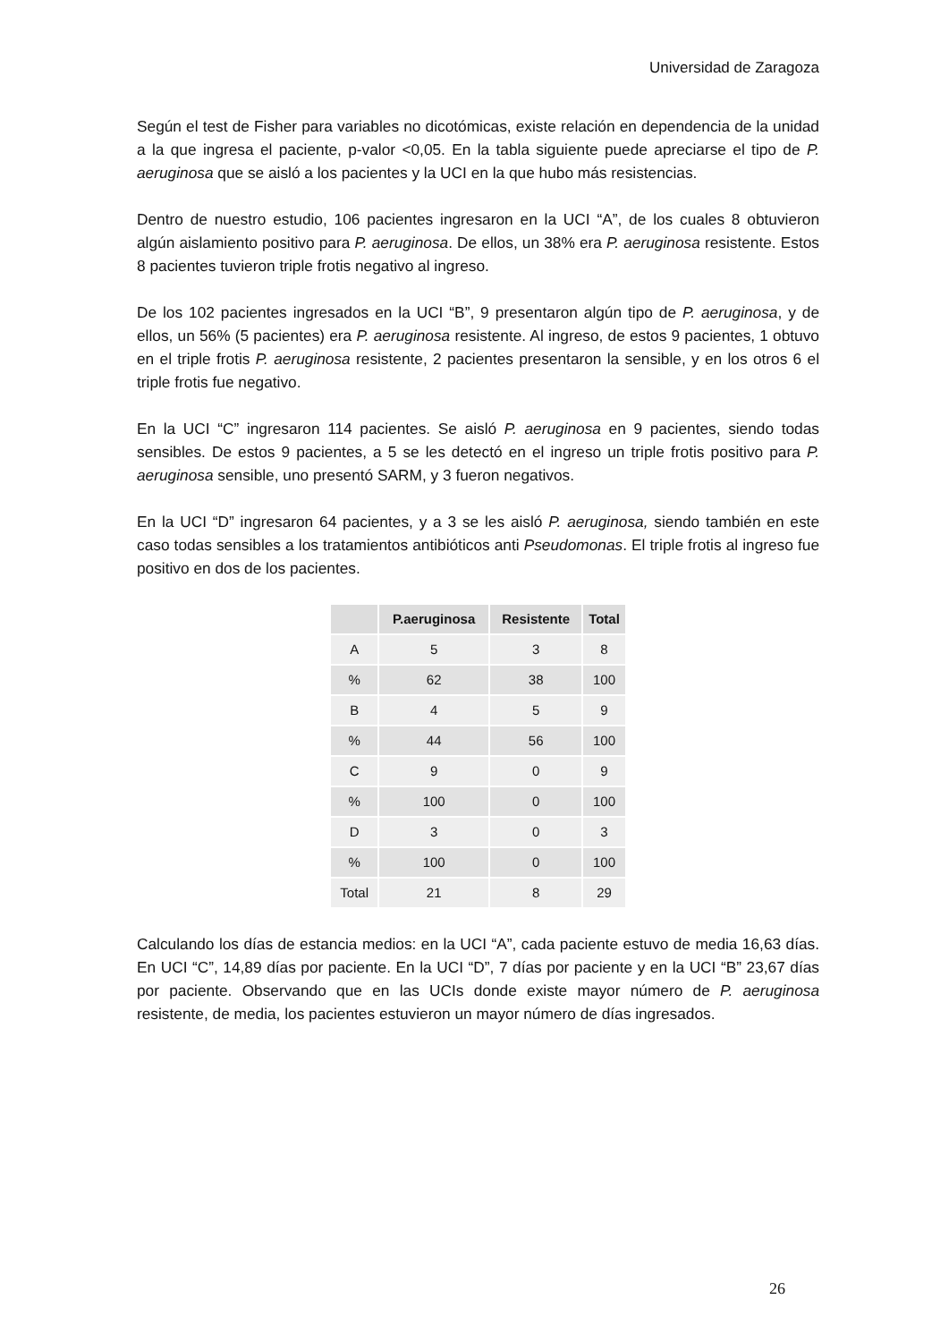Universidad de Zaragoza
Según el test de Fisher para variables no dicotómicas, existe relación en dependencia de la unidad a la que ingresa el paciente, p-valor <0,05. En la tabla siguiente puede apreciarse el tipo de P. aeruginosa que se aisló a los pacientes y la UCI en la que hubo más resistencias.
Dentro de nuestro estudio, 106 pacientes ingresaron en la UCI “A”, de los cuales 8 obtuvieron algún aislamiento positivo para P. aeruginosa. De ellos, un 38% era P. aeruginosa resistente. Estos 8 pacientes tuvieron triple frotis negativo al ingreso.
De los 102 pacientes ingresados en la UCI “B”, 9 presentaron algún tipo de P. aeruginosa, y de ellos, un 56% (5 pacientes) era P. aeruginosa resistente. Al ingreso, de estos 9 pacientes, 1 obtuvo en el triple frotis P. aeruginosa resistente, 2 pacientes presentaron la sensible, y en los otros 6 el triple frotis fue negativo.
En la UCI “C” ingresaron 114 pacientes. Se aisló P. aeruginosa en 9 pacientes, siendo todas sensibles. De estos 9 pacientes, a 5 se les detectó en el ingreso un triple frotis positivo para P. aeruginosa sensible, uno presentó SARM, y 3 fueron negativos.
En la UCI “D” ingresaron 64 pacientes, y a 3 se les aisló P. aeruginosa, siendo también en este caso todas sensibles a los tratamientos antibióticos anti Pseudomonas. El triple frotis al ingreso fue positivo en dos de los pacientes.
| | P.aeruginosa | Resistente | Total |
| --- | --- | --- | --- |
| A | 5 | 3 | 8 |
| % | 62 | 38 | 100 |
| B | 4 | 5 | 9 |
| % | 44 | 56 | 100 |
| C | 9 | 0 | 9 |
| % | 100 | 0 | 100 |
| D | 3 | 0 | 3 |
| % | 100 | 0 | 100 |
| Total | 21 | 8 | 29 |
Calculando los días de estancia medios: en la UCI “A”, cada paciente estuvo de media 16,63 días. En UCI “C”, 14,89 días por paciente. En la UCI “D”, 7 días por paciente y en la UCI “B” 23,67 días por paciente. Observando que en las UCIs donde existe mayor número de P. aeruginosa resistente, de media, los pacientes estuvieron un mayor número de días ingresados.
26